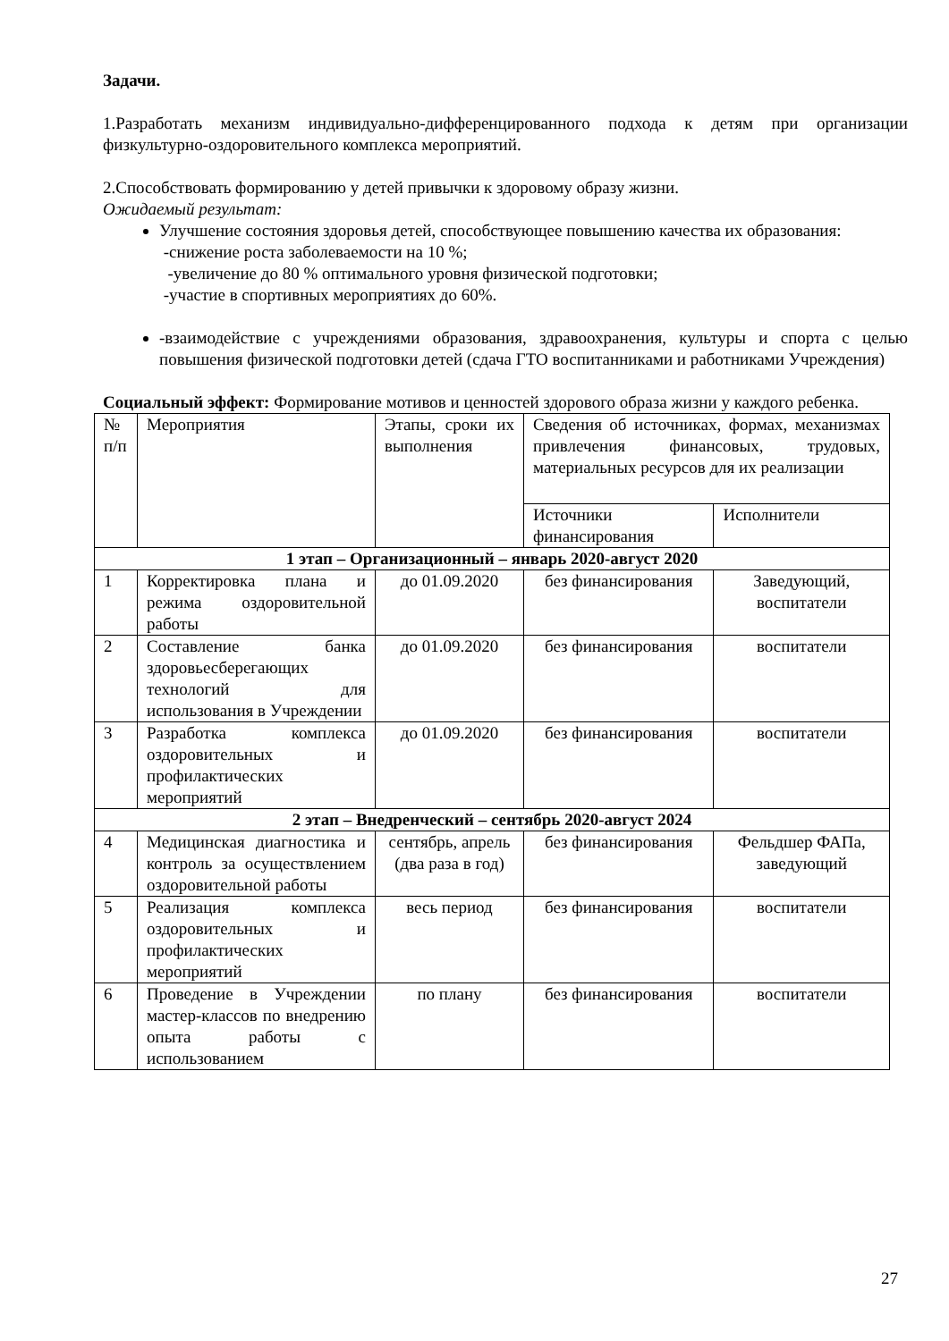Задачи.
1.Разработать механизм индивидуально-дифференцированного подхода к детям при организации физкультурно-оздоровительного комплекса мероприятий.
2.Способствовать формированию у детей привычки к здоровому образу жизни.
Ожидаемый результат:
Улучшение состояния здоровья детей, способствующее повышению качества их образования:
-снижение роста заболеваемости на 10 %;
-увеличение до 80 % оптимального уровня физической подготовки;
-участие в спортивных мероприятиях до 60%.
-взаимодействие с учреждениями образования, здравоохранения, культуры и спорта с целью повышения физической подготовки детей (сдача ГТО воспитанниками и работниками Учреждения)
Социальный эффект: Формирование мотивов и ценностей здорового образа жизни у каждого ребенка.
| № п/п | Мероприятия | Этапы, сроки их выполнения | Сведения об источниках, формах, механизмах привлечения финансовых, трудовых, материальных ресурсов для их реализации | |
| | | | Источники финансирования | Исполнители |
| 1 этап – Организационный – январь 2020-август 2020 | | | | |
| 1 | Корректировка плана и режима оздоровительной работы | до 01.09.2020 | без финансирования | Заведующий, воспитатели |
| 2 | Составление банка здоровьесберегающих технологий для использования в Учреждении | до 01.09.2020 | без финансирования | воспитатели |
| 3 | Разработка комплекса оздоровительных и профилактических мероприятий | до 01.09.2020 | без финансирования | воспитатели |
| 2 этап – Внедренческий – сентябрь 2020-август 2024 | | | | |
| 4 | Медицинская диагностика и контроль за осуществлением оздоровительной работы | сентябрь, апрель (два раза в год) | без финансирования | Фельдшер ФАПа, заведующий |
| 5 | Реализация комплекса оздоровительных и профилактических мероприятий | весь период | без финансирования | воспитатели |
| 6 | Проведение в Учреждении мастер-классов по внедрению опыта работы с использованием | по плану | без финансирования | воспитатели |
27